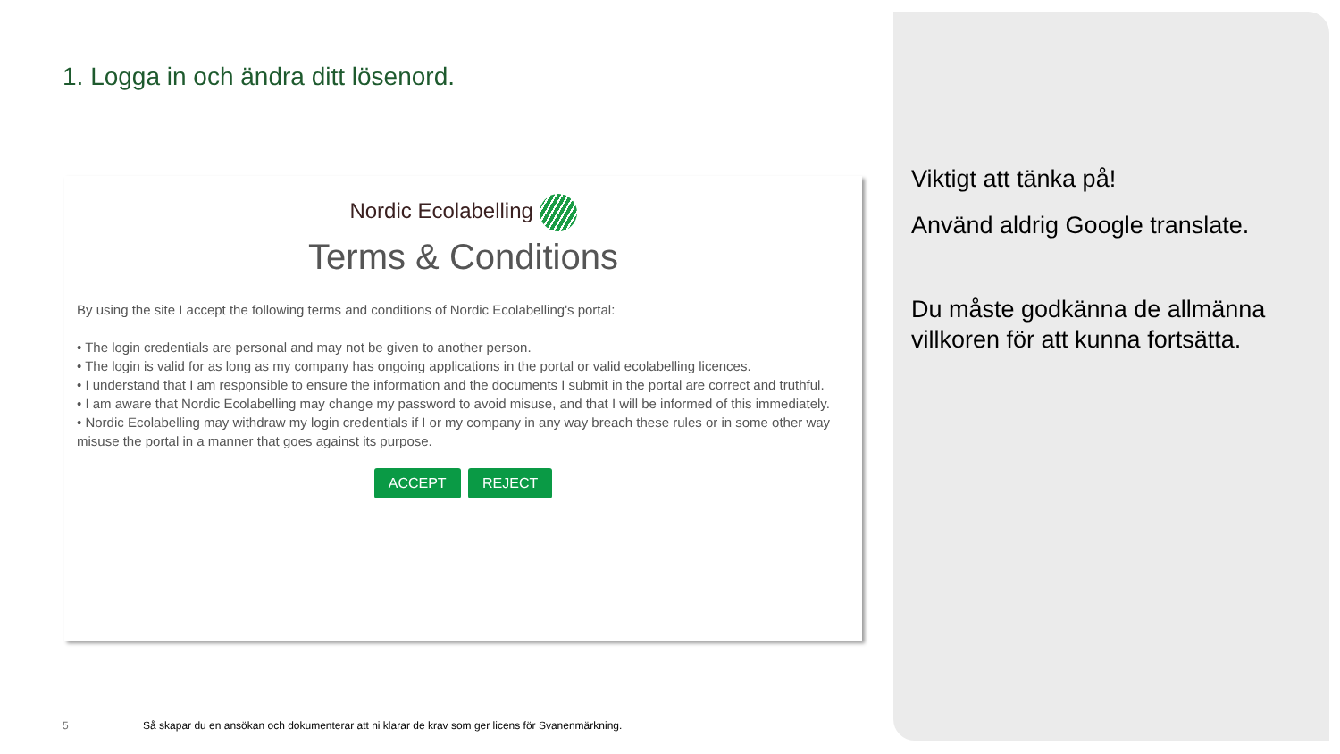1. Logga in och ändra ditt lösenord.
Nordic Ecolabelling
Terms & Conditions
By using the site I accept the following terms and conditions of Nordic Ecolabelling's portal:
• The login credentials are personal and may not be given to another person.
• The login is valid for as long as my company has ongoing applications in the portal or valid ecolabelling licences.
• I understand that I am responsible to ensure the information and the documents I submit in the portal are correct and truthful.
• I am aware that Nordic Ecolabelling may change my password to avoid misuse, and that I will be informed of this immediately.
• Nordic Ecolabelling may withdraw my login credentials if I or my company in any way breach these rules or in some other way misuse the portal in a manner that goes against its purpose.
ACCEPT REJECT
Viktigt att tänka på!
Använd aldrig Google translate.
Du måste godkänna de allmänna villkoren för att kunna fortsätta.
5 Så skapar du en ansökan och dokumenterar att ni klarar de krav som ger licens för Svanenmärkning.